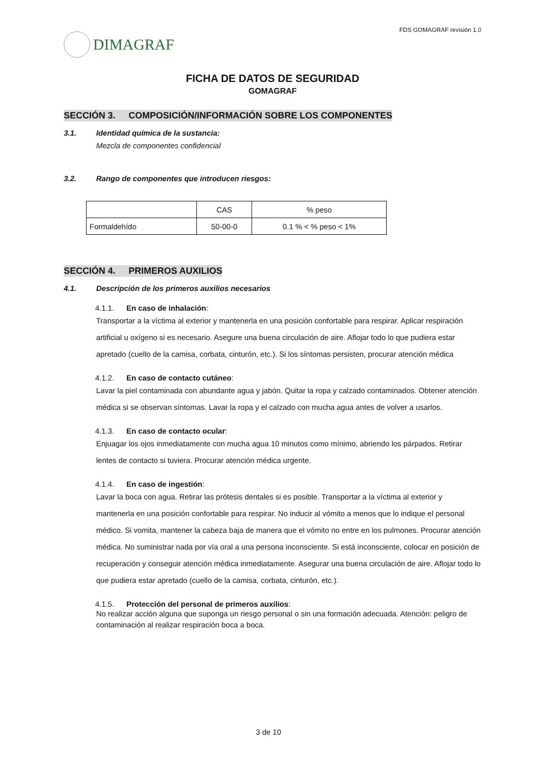DIMAGRAF
FDS GOMAGRAF revisión 1.0
FICHA DE DATOS DE SEGURIDAD
GOMAGRAF
SECCIÓN 3. COMPOSICIÓN/INFORMACIÓN SOBRE LOS COMPONENTES
3.1. Identidad química de la sustancia:
Mezcla de componentes confidencial
3.2. Rango de componentes que introducen riesgos:
| | CAS | % peso |
| Formaldehído | 50-00-0 | 0.1 % < % peso < 1% |
SECCIÓN 4. PRIMEROS AUXILIOS
4.1. Descripción de los primeros auxilios necesarios
4.1.1. En caso de inhalación:
Transportar a la víctima al exterior y mantenerla en una posición confortable para respirar. Aplicar respiración artificial u oxígeno si es necesario. Asegure una buena circulación de aire. Aflojar todo lo que pudiera estar apretado (cuello de la camisa, corbata, cinturón, etc.). Si los síntomas persisten, procurar atención médica
4.1.2. En caso de contacto cutáneo:
Lavar la piel contaminada con abundante agua y jabón. Quitar la ropa y calzado contaminados. Obtener atención médica si se observan síntomas. Lavar la ropa y el calzado con mucha agua antes de volver a usarlos.
4.1.3. En caso de contacto ocular:
Enjuagar los ojos inmediatamente con mucha agua 10 minutos como mínimo, abriendo los párpados. Retirar lentes de contacto si tuviera. Procurar atención médica urgente.
4.1.4. En caso de ingestión:
Lavar la boca con agua. Retirar las prótesis dentales si es posible. Transportar a la víctima al exterior y mantenerla en una posición confortable para respirar. No inducir al vómito a menos que lo indique el personal médico. Si vomita, mantener la cabeza baja de manera que el vómito no entre en los pulmones. Procurar atención médica. No suministrar nada por vía oral a una persona inconsciente. Si está inconsciente, colocar en posición de recuperación y conseguir atención médica inmediatamente. Asegurar una buena circulación de aire. Aflojar todo lo que pudiera estar apretado (cuello de la camisa, corbata, cinturón, etc.).
4.1.5. Protección del personal de primeros auxilios:
No realizar acción alguna que suponga un riesgo personal o sin una formación adecuada. Atención: peligro de contaminación al realizar respiración boca a boca.
3 de 10